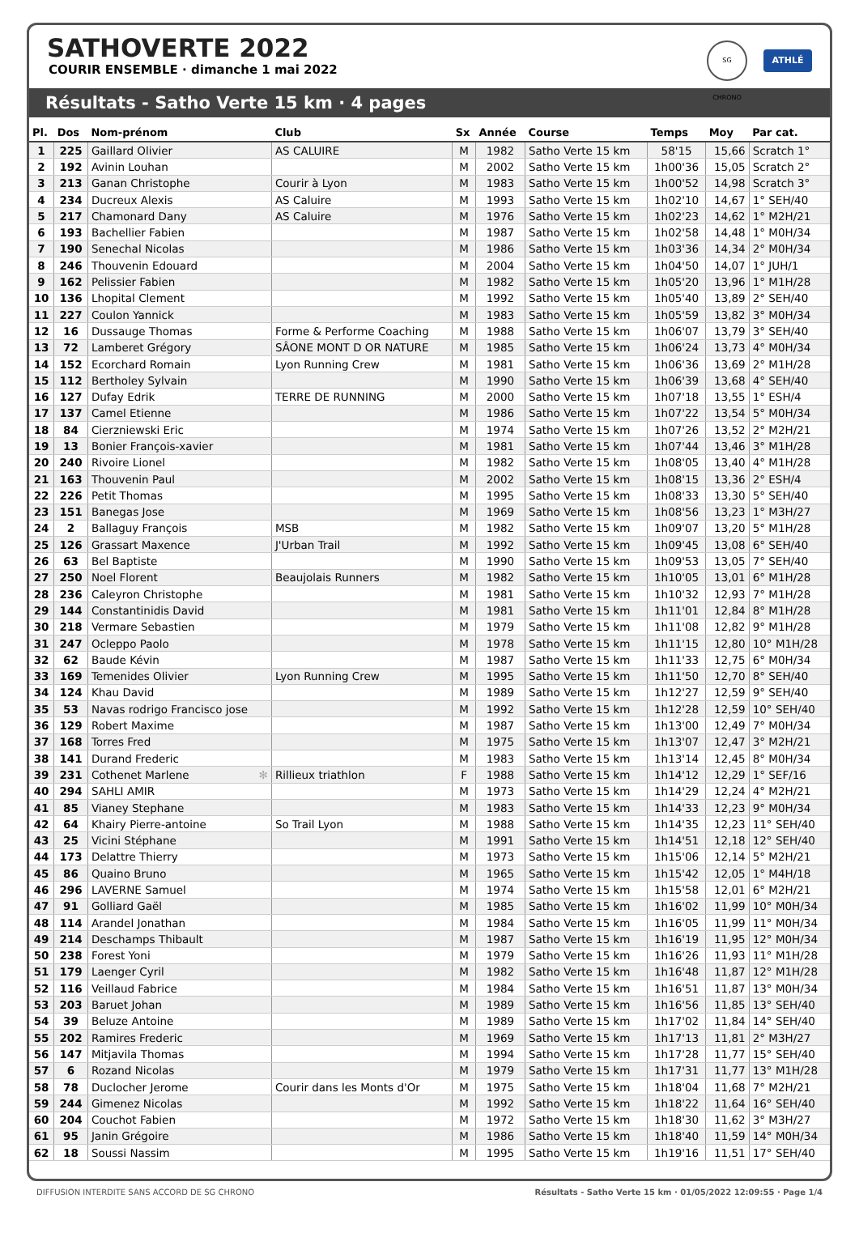SATHOVERTE 2022
COURIR ENSEMBLE · dimanche 1 mai 2022
SG CHRONO
ATHLÉ
Résultats - Satho Verte 15 km · 4 pages
| Pl. | Dos | Nom-prénom | Club | Sx | Année | Course | Temps | Moy | Par cat. |
| --- | --- | --- | --- | --- | --- | --- | --- | --- | --- |
| 1 | 225 | Gaillard Olivier | AS CALUIRE | M | 1982 | Satho Verte 15 km | 58'15 | 15,66 | Scratch 1° |
| 2 | 192 | Avinin Louhan | | M | 2002 | Satho Verte 15 km | 1h00'36 | 15,05 | Scratch 2° |
| 3 | 213 | Ganan Christophe | Courir à Lyon | M | 1983 | Satho Verte 15 km | 1h00'52 | 14,98 | Scratch 3° |
| 4 | 234 | Ducreux Alexis | AS Caluire | M | 1993 | Satho Verte 15 km | 1h02'10 | 14,67 | 1° SEH/40 |
| 5 | 217 | Chamonard Dany | AS Caluire | M | 1976 | Satho Verte 15 km | 1h02'23 | 14,62 | 1° M2H/21 |
| 6 | 193 | Bachellier Fabien | | M | 1987 | Satho Verte 15 km | 1h02'58 | 14,48 | 1° M0H/34 |
| 7 | 190 | Senechal Nicolas | | M | 1986 | Satho Verte 15 km | 1h03'36 | 14,34 | 2° M0H/34 |
| 8 | 246 | Thouvenin Edouard | | M | 2004 | Satho Verte 15 km | 1h04'50 | 14,07 | 1° JUH/1 |
| 9 | 162 | Pelissier Fabien | | M | 1982 | Satho Verte 15 km | 1h05'20 | 13,96 | 1° M1H/28 |
| 10 | 136 | Lhopital Clement | | M | 1992 | Satho Verte 15 km | 1h05'40 | 13,89 | 2° SEH/40 |
| 11 | 227 | Coulon Yannick | | M | 1983 | Satho Verte 15 km | 1h05'59 | 13,82 | 3° M0H/34 |
| 12 | 16 | Dussauge Thomas | Forme & Performe Coaching | M | 1988 | Satho Verte 15 km | 1h06'07 | 13,79 | 3° SEH/40 |
| 13 | 72 | Lamberet Grégory | SÂONE MONT D OR NATURE | M | 1985 | Satho Verte 15 km | 1h06'24 | 13,73 | 4° M0H/34 |
| 14 | 152 | Ecorchard Romain | Lyon Running Crew | M | 1981 | Satho Verte 15 km | 1h06'36 | 13,69 | 2° M1H/28 |
| 15 | 112 | Bertholey Sylvain | | M | 1990 | Satho Verte 15 km | 1h06'39 | 13,68 | 4° SEH/40 |
| 16 | 127 | Dufay Edrik | TERRE DE RUNNING | M | 2000 | Satho Verte 15 km | 1h07'18 | 13,55 | 1° ESH/4 |
| 17 | 137 | Camel Etienne | | M | 1986 | Satho Verte 15 km | 1h07'22 | 13,54 | 5° M0H/34 |
| 18 | 84 | Cierzniewski Eric | | M | 1974 | Satho Verte 15 km | 1h07'26 | 13,52 | 2° M2H/21 |
| 19 | 13 | Bonier François-xavier | | M | 1981 | Satho Verte 15 km | 1h07'44 | 13,46 | 3° M1H/28 |
| 20 | 240 | Rivoire Lionel | | M | 1982 | Satho Verte 15 km | 1h08'05 | 13,40 | 4° M1H/28 |
| 21 | 163 | Thouvenin Paul | | M | 2002 | Satho Verte 15 km | 1h08'15 | 13,36 | 2° ESH/4 |
| 22 | 226 | Petit Thomas | | M | 1995 | Satho Verte 15 km | 1h08'33 | 13,30 | 5° SEH/40 |
| 23 | 151 | Banegas Jose | | M | 1969 | Satho Verte 15 km | 1h08'56 | 13,23 | 1° M3H/27 |
| 24 | 2 | Ballaguy François | MSB | M | 1982 | Satho Verte 15 km | 1h09'07 | 13,20 | 5° M1H/28 |
| 25 | 126 | Grassart Maxence | J'Urban Trail | M | 1992 | Satho Verte 15 km | 1h09'45 | 13,08 | 6° SEH/40 |
| 26 | 63 | Bel Baptiste | | M | 1990 | Satho Verte 15 km | 1h09'53 | 13,05 | 7° SEH/40 |
| 27 | 250 | Noel Florent | Beaujolais Runners | M | 1982 | Satho Verte 15 km | 1h10'05 | 13,01 | 6° M1H/28 |
| 28 | 236 | Caleyron Christophe | | M | 1981 | Satho Verte 15 km | 1h10'32 | 12,93 | 7° M1H/28 |
| 29 | 144 | Constantinidis David | | M | 1981 | Satho Verte 15 km | 1h11'01 | 12,84 | 8° M1H/28 |
| 30 | 218 | Vermare Sebastien | | M | 1979 | Satho Verte 15 km | 1h11'08 | 12,82 | 9° M1H/28 |
| 31 | 247 | Ocleppo Paolo | | M | 1978 | Satho Verte 15 km | 1h11'15 | 12,80 | 10° M1H/28 |
| 32 | 62 | Baude Kévin | | M | 1987 | Satho Verte 15 km | 1h11'33 | 12,75 | 6° M0H/34 |
| 33 | 169 | Temenides Olivier | Lyon Running Crew | M | 1995 | Satho Verte 15 km | 1h11'50 | 12,70 | 8° SEH/40 |
| 34 | 124 | Khau David | | M | 1989 | Satho Verte 15 km | 1h12'27 | 12,59 | 9° SEH/40 |
| 35 | 53 | Navas rodrigo Francisco jose | | M | 1992 | Satho Verte 15 km | 1h12'28 | 12,59 | 10° SEH/40 |
| 36 | 129 | Robert Maxime | | M | 1987 | Satho Verte 15 km | 1h13'00 | 12,49 | 7° M0H/34 |
| 37 | 168 | Torres Fred | | M | 1975 | Satho Verte 15 km | 1h13'07 | 12,47 | 3° M2H/21 |
| 38 | 141 | Durand Frederic | | M | 1983 | Satho Verte 15 km | 1h13'14 | 12,45 | 8° M0H/34 |
| 39 | 231 | Cothenet Marlene ✻ | Rillieux triathlon | F | 1988 | Satho Verte 15 km | 1h14'12 | 12,29 | 1° SEF/16 |
| 40 | 294 | SAHLI AMIR | | M | 1973 | Satho Verte 15 km | 1h14'29 | 12,24 | 4° M2H/21 |
| 41 | 85 | Vianey Stephane | | M | 1983 | Satho Verte 15 km | 1h14'33 | 12,23 | 9° M0H/34 |
| 42 | 64 | Khairy Pierre-antoine | So Trail Lyon | M | 1988 | Satho Verte 15 km | 1h14'35 | 12,23 | 11° SEH/40 |
| 43 | 25 | Vicini Stéphane | | M | 1991 | Satho Verte 15 km | 1h14'51 | 12,18 | 12° SEH/40 |
| 44 | 173 | Delattre Thierry | | M | 1973 | Satho Verte 15 km | 1h15'06 | 12,14 | 5° M2H/21 |
| 45 | 86 | Quaino Bruno | | M | 1965 | Satho Verte 15 km | 1h15'42 | 12,05 | 1° M4H/18 |
| 46 | 296 | LAVERNE Samuel | | M | 1974 | Satho Verte 15 km | 1h15'58 | 12,01 | 6° M2H/21 |
| 47 | 91 | Golliard Gaël | | M | 1985 | Satho Verte 15 km | 1h16'02 | 11,99 | 10° M0H/34 |
| 48 | 114 | Arandel Jonathan | | M | 1984 | Satho Verte 15 km | 1h16'05 | 11,99 | 11° M0H/34 |
| 49 | 214 | Deschamps Thibault | | M | 1987 | Satho Verte 15 km | 1h16'19 | 11,95 | 12° M0H/34 |
| 50 | 238 | Forest Yoni | | M | 1979 | Satho Verte 15 km | 1h16'26 | 11,93 | 11° M1H/28 |
| 51 | 179 | Laenger Cyril | | M | 1982 | Satho Verte 15 km | 1h16'48 | 11,87 | 12° M1H/28 |
| 52 | 116 | Veillaud Fabrice | | M | 1984 | Satho Verte 15 km | 1h16'51 | 11,87 | 13° M0H/34 |
| 53 | 203 | Baruet Johan | | M | 1989 | Satho Verte 15 km | 1h16'56 | 11,85 | 13° SEH/40 |
| 54 | 39 | Beluze Antoine | | M | 1989 | Satho Verte 15 km | 1h17'02 | 11,84 | 14° SEH/40 |
| 55 | 202 | Ramires Frederic | | M | 1969 | Satho Verte 15 km | 1h17'13 | 11,81 | 2° M3H/27 |
| 56 | 147 | Mitjavila Thomas | | M | 1994 | Satho Verte 15 km | 1h17'28 | 11,77 | 15° SEH/40 |
| 57 | 6 | Rozand Nicolas | | M | 1979 | Satho Verte 15 km | 1h17'31 | 11,77 | 13° M1H/28 |
| 58 | 78 | Duclocher Jerome | Courir dans les Monts d'Or | M | 1975 | Satho Verte 15 km | 1h18'04 | 11,68 | 7° M2H/21 |
| 59 | 244 | Gimenez Nicolas | | M | 1992 | Satho Verte 15 km | 1h18'22 | 11,64 | 16° SEH/40 |
| 60 | 204 | Couchot Fabien | | M | 1972 | Satho Verte 15 km | 1h18'30 | 11,62 | 3° M3H/27 |
| 61 | 95 | Janin Grégoire | | M | 1986 | Satho Verte 15 km | 1h18'40 | 11,59 | 14° M0H/34 |
| 62 | 18 | Soussi Nassim | | M | 1995 | Satho Verte 15 km | 1h19'16 | 11,51 | 17° SEH/40 |
DIFFUSION INTERDITE SANS ACCORD DE SG CHRONO Résultats - Satho Verte 15 km · 01/05/2022 12:09:55 · Page 1/4